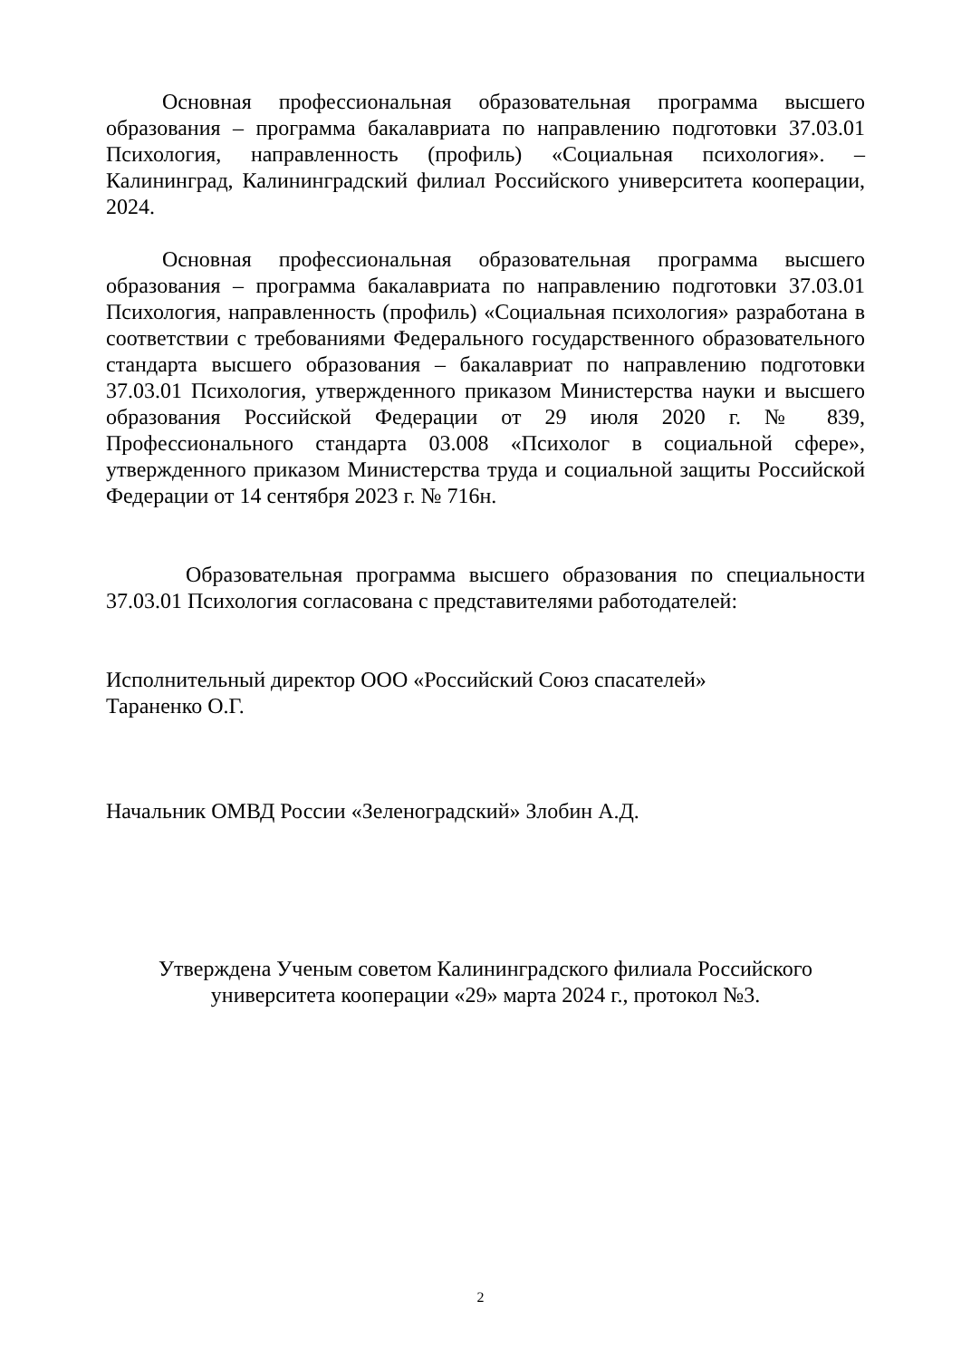Основная профессиональная образовательная программа высшего образования – программа бакалавриата по направлению подготовки 37.03.01 Психология, направленность (профиль) «Социальная психология». – Калининград, Калининградский филиал Российского университета кооперации, 2024.
Основная профессиональная образовательная программа высшего образования – программа бакалавриата по направлению подготовки 37.03.01 Психология, направленность (профиль) «Социальная психология» разработана в соответствии с требованиями Федерального государственного образовательного стандарта высшего образования – бакалавриат по направлению подготовки 37.03.01 Психология, утвержденного приказом Министерства науки и высшего образования Российской Федерации от 29 июля 2020 г. № 839, Профессионального стандарта 03.008 «Психолог в социальной сфере», утвержденного приказом Министерства труда и социальной защиты Российской Федерации от 14 сентября 2023 г. № 716н.
Образовательная программа высшего образования по специальности 37.03.01 Психология согласована с представителями работодателей:
Исполнительный директор ООО «Российский Союз спасателей»
Тараненко О.Г.
Начальник ОМВД России «Зеленоградский» Злобин А.Д.
Утверждена Ученым советом Калининградского филиала Российского
университета кооперации «29» марта 2024 г., протокол №3.
2